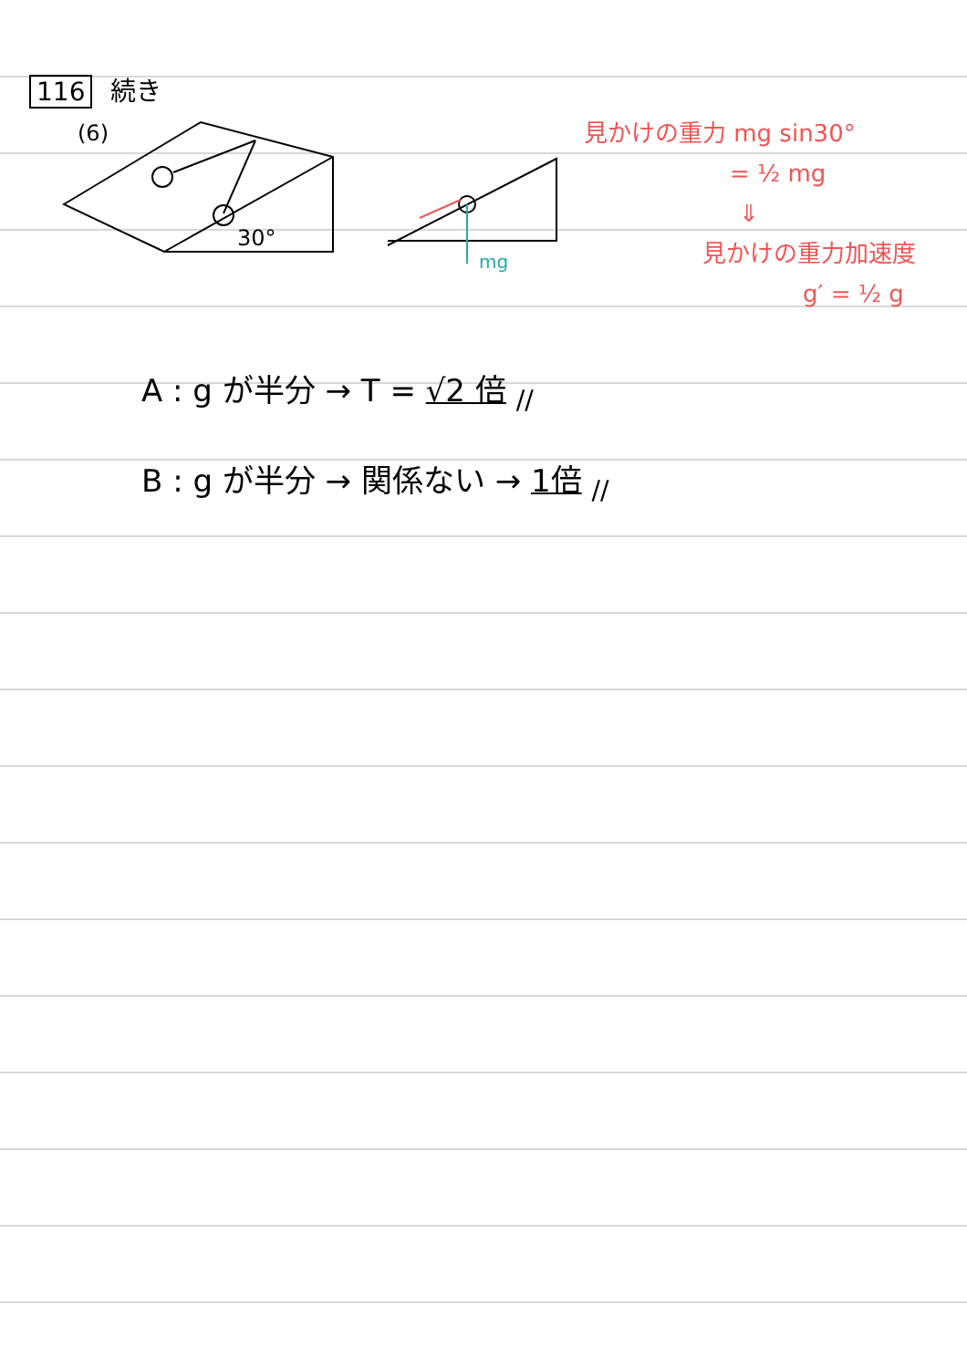116 続き
(6)
30°
mg
見かけの重力 mg sin30°
= ½ mg
⇓
見かけの重力加速度
g′ = ½ g
A : g が半分 → T = √2 倍 <sub>//</sub>
B : g が半分 → 関係ない → 1倍 <sub>//</sub>